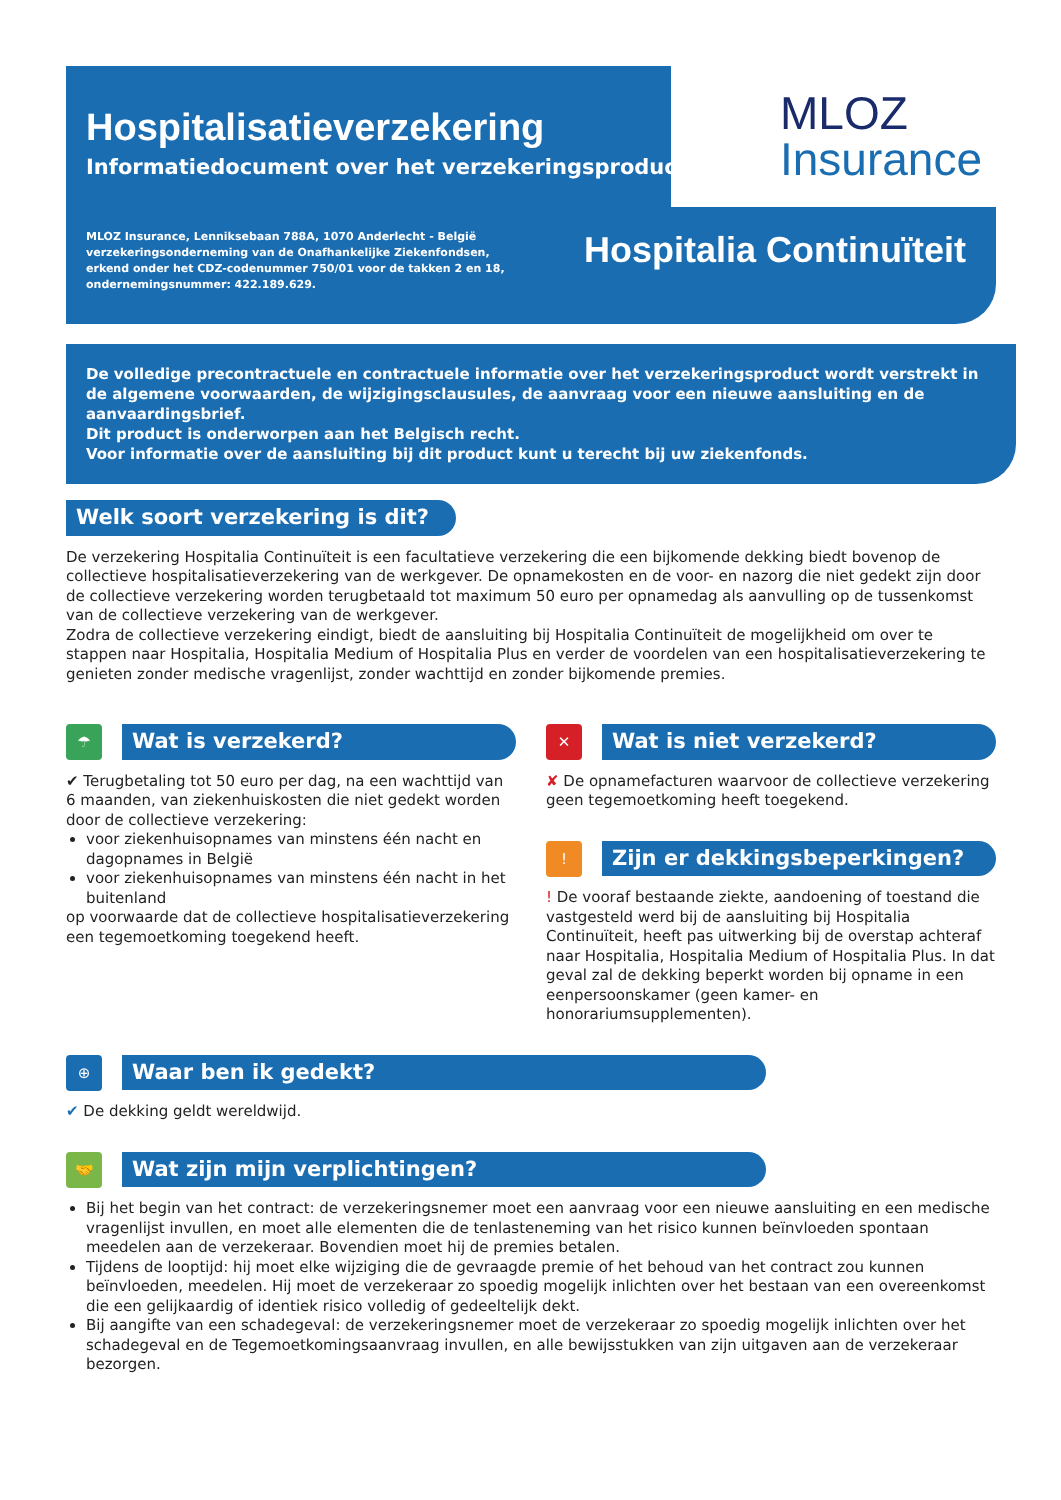Hospitalisatieverzekering
Informatiedocument over het verzekeringsproduct
MLOZ Insurance, Lenniksebaan 788A, 1070 Anderlecht - België
verzekeringsonderneming van de Onafhankelijke Ziekenfondsen,
erkend onder het CDZ-codenummer 750/01 voor de takken 2 en 18,
ondernemingsnummer: 422.189.629.
Hospitalia Continuïteit
MLOZ
Insurance
De volledige precontractuele en contractuele informatie over het verzekeringsproduct wordt verstrekt in de algemene voorwaarden, de wijzigingsclausules, de aanvraag voor een nieuwe aansluiting en de aanvaardingsbrief.
Dit product is onderworpen aan het Belgisch recht.
Voor informatie over de aansluiting bij dit product kunt u terecht bij uw ziekenfonds.
Welk soort verzekering is dit?
De verzekering Hospitalia Continuïteit is een facultatieve verzekering die een bijkomende dekking biedt bovenop de collectieve hospitalisatieverzekering van de werkgever. De opnamekosten en de voor- en nazorg die niet gedekt zijn door de collectieve verzekering worden terugbetaald tot maximum 50 euro per opnamedag als aanvulling op de tussenkomst van de collectieve verzekering van de werkgever.
Zodra de collectieve verzekering eindigt, biedt de aansluiting bij Hospitalia Continuïteit de mogelijkheid om over te stappen naar Hospitalia, Hospitalia Medium of Hospitalia Plus en verder de voordelen van een hospitalisatieverzekering te genieten zonder medische vragenlijst, zonder wachttijd en zonder bijkomende premies.
☂
Wat is verzekerd?
✔ Terugbetaling tot 50 euro per dag, na een wachttijd van 6 maanden, van ziekenhuiskosten die niet gedekt worden door de collectieve verzekering:
voor ziekenhuisopnames van minstens één nacht en dagopnames in België
voor ziekenhuisopnames van minstens één nacht in het buitenland
op voorwaarde dat de collectieve hospitalisatieverzekering een tegemoetkoming toegekend heeft.
✕
Wat is niet verzekerd?
✘ De opnamefacturen waarvoor de collectieve verzekering geen tegemoetkoming heeft toegekend.
!
Zijn er dekkingsbeperkingen?
! De vooraf bestaande ziekte, aandoening of toestand die vastgesteld werd bij de aansluiting bij Hospitalia Continuïteit, heeft pas uitwerking bij de overstap achteraf naar Hospitalia, Hospitalia Medium of Hospitalia Plus. In dat geval zal de dekking beperkt worden bij opname in een eenpersoonskamer (geen kamer- en honorariumsupplementen).
⊕
Waar ben ik gedekt?
✔ De dekking geldt wereldwijd.
🤝
Wat zijn mijn verplichtingen?
Bij het begin van het contract: de verzekeringsnemer moet een aanvraag voor een nieuwe aansluiting en een medische vragenlijst invullen, en moet alle elementen die de tenlasteneming van het risico kunnen beïnvloeden spontaan meedelen aan de verzekeraar. Bovendien moet hij de premies betalen.
Tijdens de looptijd: hij moet elke wijziging die de gevraagde premie of het behoud van het contract zou kunnen beïnvloeden, meedelen. Hij moet de verzekeraar zo spoedig mogelijk inlichten over het bestaan van een overeenkomst die een gelijkaardig of identiek risico volledig of gedeeltelijk dekt.
Bij aangifte van een schadegeval: de verzekeringsnemer moet de verzekeraar zo spoedig mogelijk inlichten over het schadegeval en de Tegemoetkomingsaanvraag invullen, en alle bewijsstukken van zijn uitgaven aan de verzekeraar bezorgen.